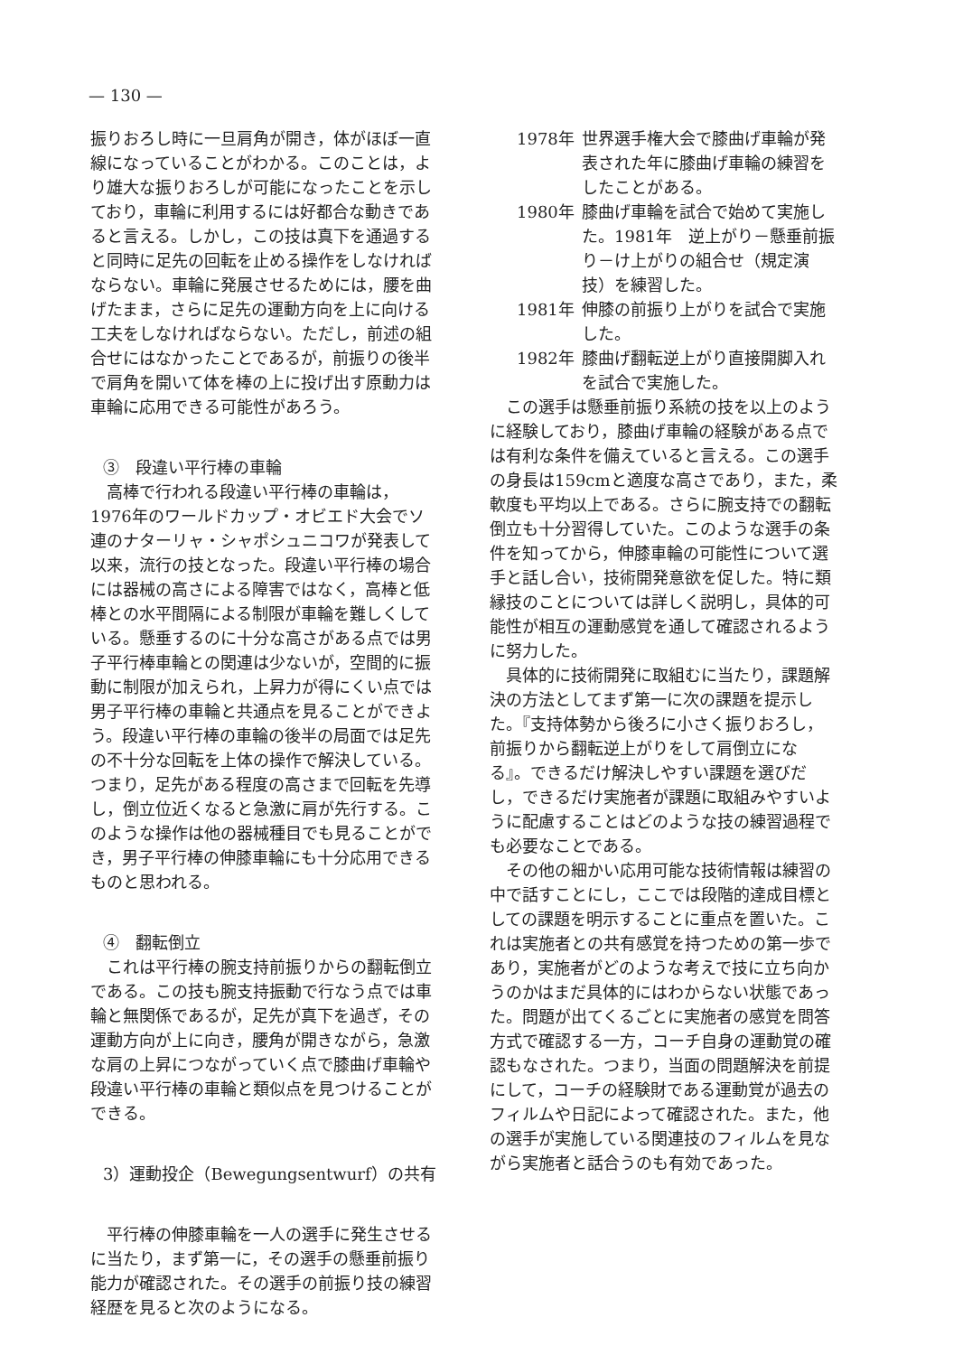— 130 —
振りおろし時に一旦肩角が開き，体がほぼ一直線になっていることがわかる。このことは，より雄大な振りおろしが可能になったことを示しており，車輪に利用するには好都合な動きであると言える。しかし，この技は真下を通過すると同時に足先の回転を止める操作をしなければならない。車輪に発展させるためには，腰を曲げたまま，さらに足先の運動方向を上に向ける工夫をしなければならない。ただし，前述の組合せにはなかったことであるが，前振りの後半で肩角を開いて体を棒の上に投げ出す原動力は車輪に応用できる可能性があろう。
③　段違い平行棒の車輪
高棒で行われる段違い平行棒の車輪は，1976年のワールドカップ・オビエド大会でソ連のナターリャ・シャポシュニコワが発表して以来，流行の技となった。段違い平行棒の場合には器械の高さによる障害ではなく，高棒と低棒との水平間隔による制限が車輪を難しくしている。懸垂するのに十分な高さがある点では男子平行棒車輪との関連は少ないが，空間的に振動に制限が加えられ，上昇力が得にくい点では男子平行棒の車輪と共通点を見ることができよう。段違い平行棒の車輪の後半の局面では足先の不十分な回転を上体の操作で解決している。つまり，足先がある程度の高さまで回転を先導し，倒立位近くなると急激に肩が先行する。このような操作は他の器械種目でも見ることができ，男子平行棒の伸膝車輪にも十分応用できるものと思われる。
④　翻転倒立
これは平行棒の腕支持前振りからの翻転倒立である。この技も腕支持振動で行なう点では車輪と無関係であるが，足先が真下を過ぎ，その運動方向が上に向き，腰角が開きながら，急激な肩の上昇につながっていく点で膝曲げ車輪や段違い平行棒の車輪と類似点を見つけることができる。
3）運動投企（Bewegungsentwurf）の共有
平行棒の伸膝車輪を一人の選手に発生させるに当たり，まず第一に，その選手の懸垂前振り能力が確認された。その選手の前振り技の練習経歴を見ると次のようになる。
1978年 世界選手権大会で膝曲げ車輪が発表された年に膝曲げ車輪の練習をしたことがある。
1980年 膝曲げ車輪を試合で始めて実施した。1981年　逆上がり－懸垂前振り－け上がりの組合せ（規定演技）を練習した。
1981年 伸膝の前振り上がりを試合で実施した。
1982年 膝曲げ翻転逆上がり直接開脚入れを試合で実施した。
この選手は懸垂前振り系統の技を以上のように経験しており，膝曲げ車輪の経験がある点では有利な条件を備えていると言える。この選手の身長は159cmと適度な高さであり，また，柔軟度も平均以上である。さらに腕支持での翻転倒立も十分習得していた。このような選手の条件を知ってから，伸膝車輪の可能性について選手と話し合い，技術開発意欲を促した。特に類縁技のことについては詳しく説明し，具体的可能性が相互の運動感覚を通して確認されるように努力した。
具体的に技術開発に取組むに当たり，課題解決の方法としてまず第一に次の課題を提示した。『支持体勢から後ろに小さく振りおろし，前振りから翻転逆上がりをして肩倒立になる』。できるだけ解決しやすい課題を選びだし，できるだけ実施者が課題に取組みやすいように配慮することはどのような技の練習過程でも必要なことである。
その他の細かい応用可能な技術情報は練習の中で話すことにし，ここでは段階的達成目標としての課題を明示することに重点を置いた。これは実施者との共有感覚を持つための第一歩であり，実施者がどのような考えで技に立ち向かうのかはまだ具体的にはわからない状態であった。問題が出てくるごとに実施者の感覚を問答方式で確認する一方，コーチ自身の運動覚の確認もなされた。つまり，当面の問題解決を前提にして，コーチの経験財である運動覚が過去のフィルムや日記によって確認された。また，他の選手が実施している関連技のフィルムを見ながら実施者と話合うのも有効であった。